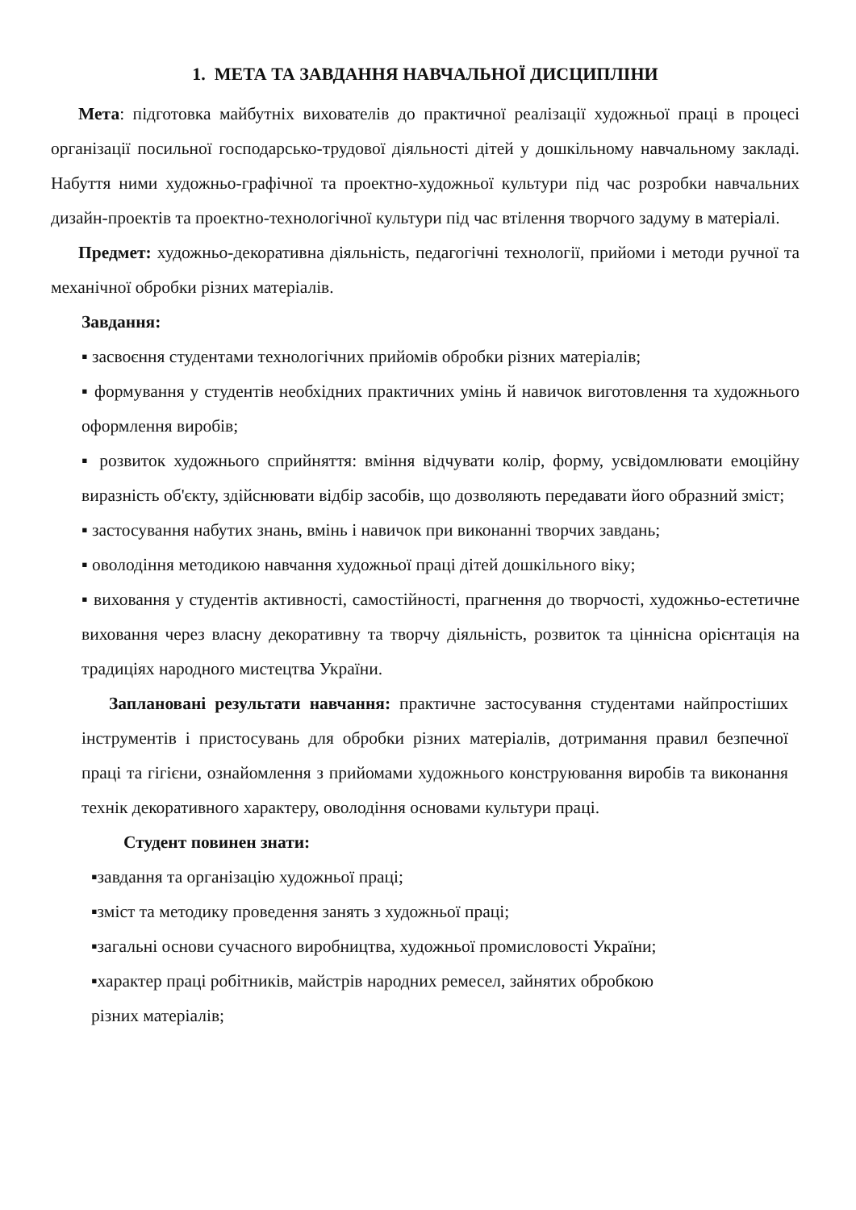1. МЕТА ТА ЗАВДАННЯ НАВЧАЛЬНОЇ ДИСЦИПЛІНИ
Мета: підготовка майбутніх вихователів до практичної реалізації художньої праці в процесі організації посильної господарсько-трудової діяльності дітей у дошкільному навчальному закладі. Набуття ними художньо-графічної та проектно-художньої культури під час розробки навчальних дизайн-проектів та проектно-технологічної культури під час втілення творчого задуму в матеріалі.
Предмет: художньо-декоративна діяльність, педагогічні технології, прийоми і методи ручної та механічної обробки різних матеріалів.
Завдання:
▪ засвоєння студентами технологічних прийомів обробки різних матеріалів;
▪ формування у студентів необхідних практичних умінь й навичок виготовлення та художнього оформлення виробів;
▪ розвиток художнього сприйняття: вміння відчувати колір, форму, усвідомлювати емоційну виразність об'єкту, здійснювати відбір засобів, що дозволяють передавати його образний зміст;
▪ застосування набутих знань, вмінь і навичок при виконанні творчих завдань;
▪ оволодіння методикою навчання художньої праці дітей дошкільного віку;
▪ виховання у студентів активності, самостійності, прагнення до творчості, художньо-естетичне виховання через власну декоративну та творчу діяльність, розвиток та ціннісна орієнтація на традиціях народного мистецтва України.
Заплановані результати навчання: практичне застосування студентами найпростіших інструментів і пристосувань для обробки різних матеріалів, дотримання правил безпечної праці та гігієни, ознайомлення з прийомами художнього конструювання виробів та виконання технік декоративного характеру, оволодіння основами культури праці.
Студент повинен знати:
▪завдання та організацію художньої праці;
▪зміст та методику проведення занять з художньої праці;
▪загальні основи сучасного виробництва, художньої промисловості України;
▪характер праці робітників, майстрів народних ремесел, зайнятих обробкою
різних матеріалів;